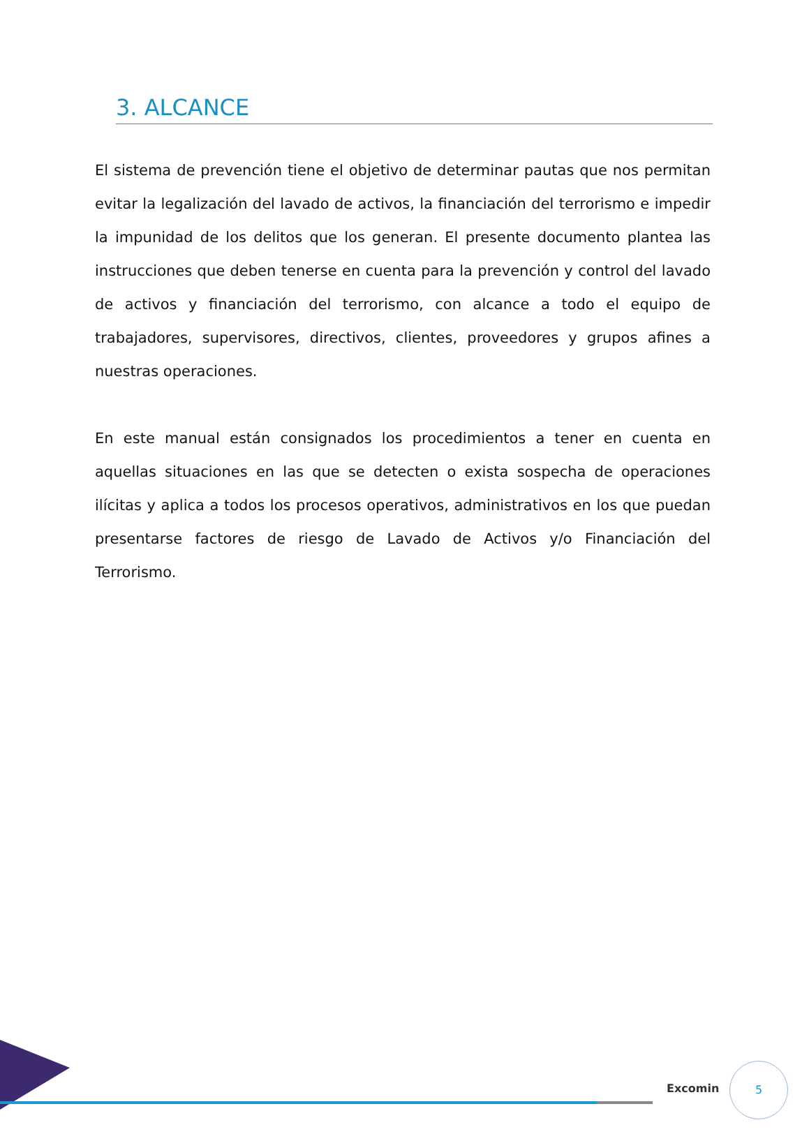3. ALCANCE
El sistema de prevención tiene el objetivo de determinar pautas que nos permitan evitar la legalización del lavado de activos, la financiación del terrorismo e impedir la impunidad de los delitos que los generan. El presente documento plantea las instrucciones que deben tenerse en cuenta para la prevención y control del lavado de activos y financiación del terrorismo, con alcance a todo el equipo de trabajadores, supervisores, directivos, clientes, proveedores y grupos afines a nuestras operaciones.
En este manual están consignados los procedimientos a tener en cuenta en aquellas situaciones en las que se detecten o exista sospecha de operaciones ilícitas y aplica a todos los procesos operativos, administrativos en los que puedan presentarse factores de riesgo de Lavado de Activos y/o Financiación del Terrorismo.
Excomin
5